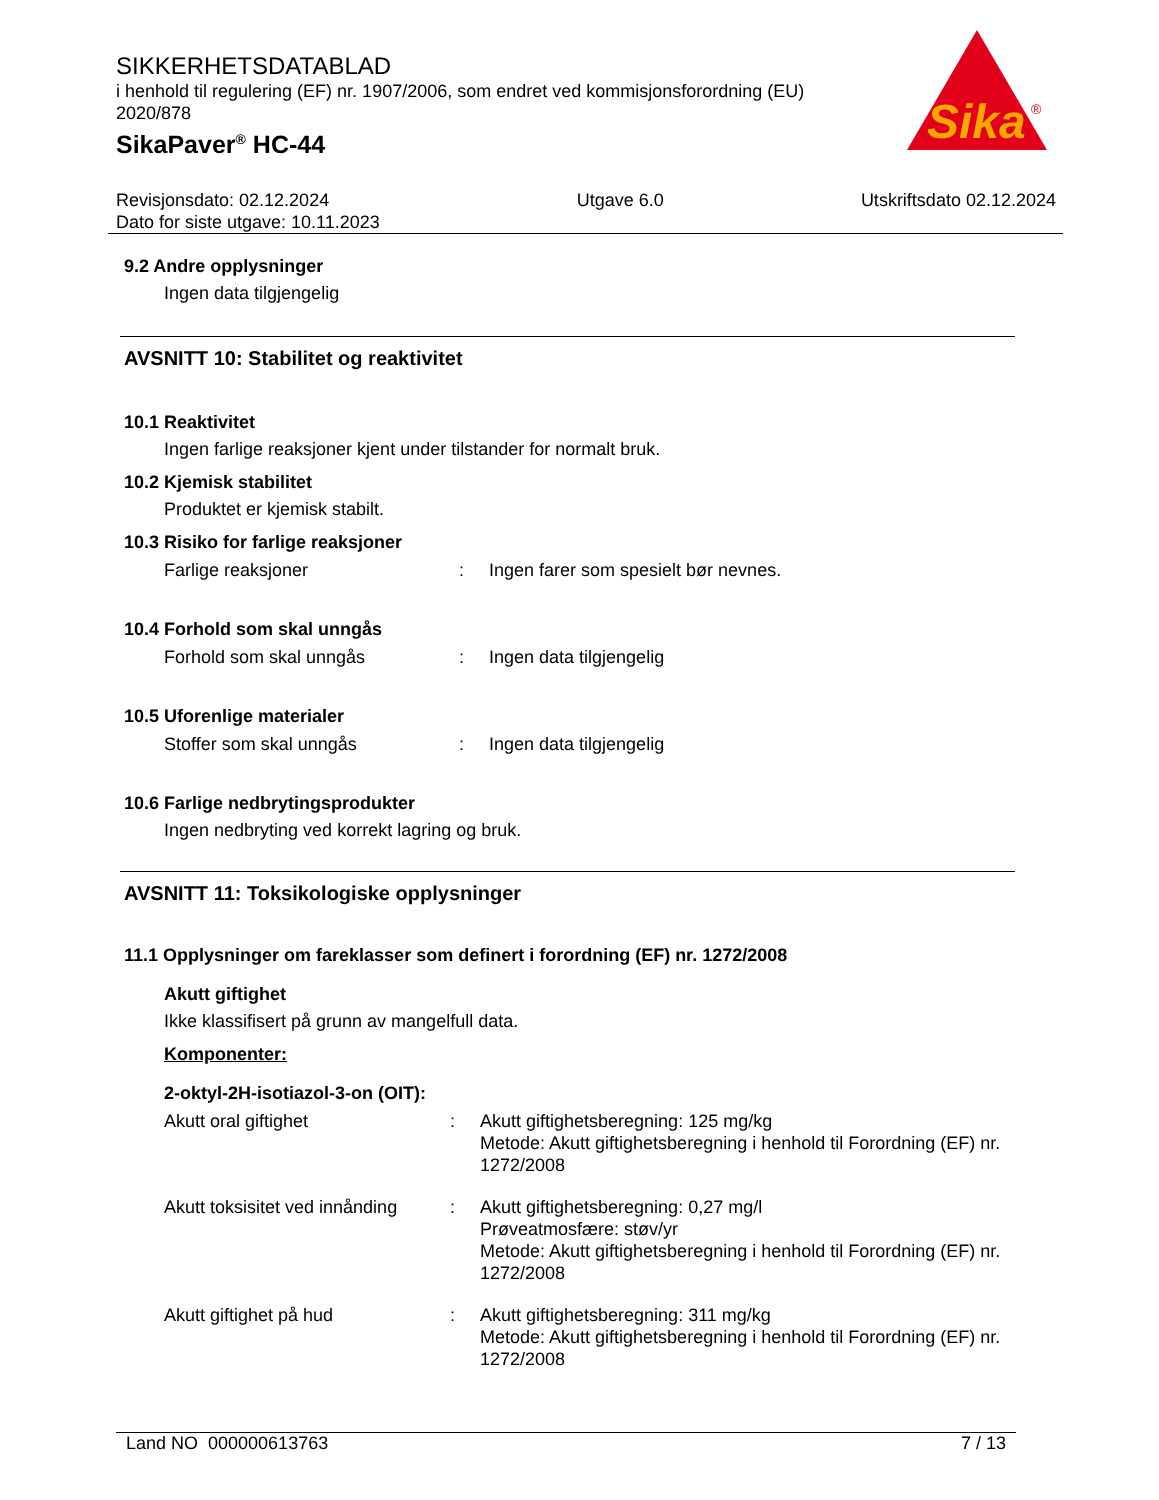Sika
®
SIKKERHETSDATABLAD
i henhold til regulering (EF) nr. 1907/2006, som endret ved kommisjonsforordning (EU) 2020/878
SikaPaver<sup>®</sup> HC-44
Revisjonsdato: 02.12.2024
Dato for siste utgave: 10.11.2023
Utgave 6.0 Utskriftsdato 02.12.2024
9.2 Andre opplysninger
Ingen data tilgjengelig
AVSNITT 10: Stabilitet og reaktivitet
10.1 Reaktivitet
Ingen farlige reaksjoner kjent under tilstander for normalt bruk.
10.2 Kjemisk stabilitet
Produktet er kjemisk stabilt.
10.3 Risiko for farlige reaksjoner
Farlige reaksjoner : Ingen farer som spesielt bør nevnes.
10.4 Forhold som skal unngås
Forhold som skal unngås : Ingen data tilgjengelig
10.5 Uforenlige materialer
Stoffer som skal unngås : Ingen data tilgjengelig
10.6 Farlige nedbrytingsprodukter
Ingen nedbryting ved korrekt lagring og bruk.
AVSNITT 11: Toksikologiske opplysninger
11.1 Opplysninger om fareklasser som definert i forordning (EF) nr. 1272/2008
Akutt giftighet
Ikke klassifisert på grunn av mangelfull data.
Komponenter:
2-oktyl-2H-isotiazol-3-on (OIT):
Akutt oral giftighet : Akutt giftighetsberegning: 125 mg/kg
Metode: Akutt giftighetsberegning i henhold til Forordning (EF) nr. 1272/2008
Akutt toksisitet ved innånding
: Akutt giftighetsberegning: 0,27 mg/l
Prøveatmosfære: støv/yr
Metode: Akutt giftighetsberegning i henhold til Forordning (EF) nr. 1272/2008
Akutt giftighet på hud : Akutt giftighetsberegning: 311 mg/kg
Metode: Akutt giftighetsberegning i henhold til Forordning (EF) nr. 1272/2008
Land NO 000000613763 7 / 13